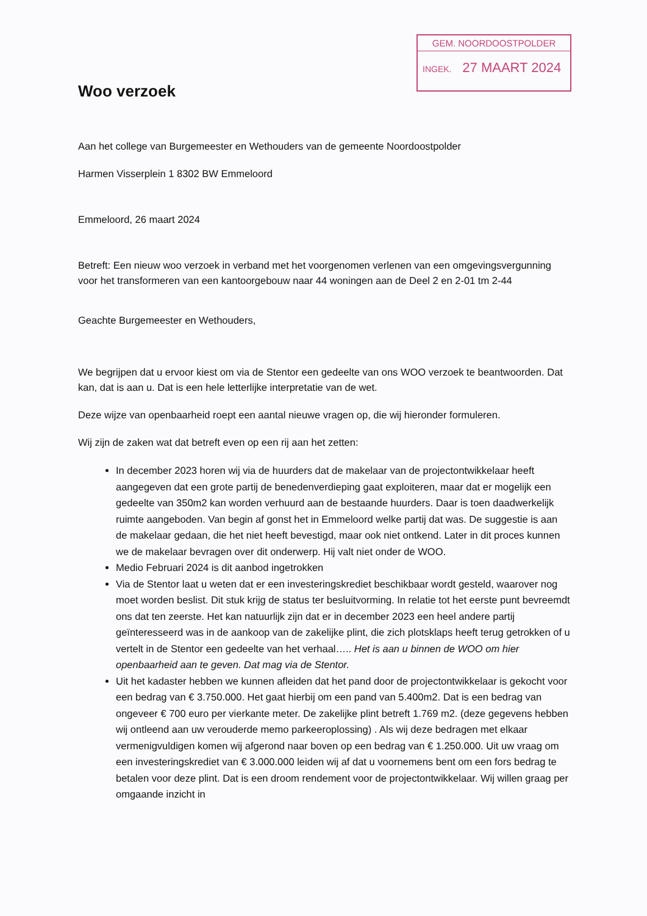GEM. NOORDOOSTPOLDER
INGEK. 27 MAART 2024
Woo verzoek
Aan het college van Burgemeester en Wethouders van de gemeente Noordoostpolder
Harmen Visserplein 1 8302 BW Emmeloord
Emmeloord, 26 maart 2024
Betreft: Een nieuw woo verzoek in verband met het voorgenomen verlenen van een omgevingsvergunning voor het transformeren van een kantoorgebouw naar 44 woningen aan de Deel 2 en 2-01 tm 2-44
Geachte Burgemeester en Wethouders,
We begrijpen dat u ervoor kiest om via de Stentor een gedeelte van ons WOO verzoek te beantwoorden. Dat kan, dat is aan u. Dat is een hele letterlijke interpretatie van de wet.
Deze wijze van openbaarheid roept een aantal nieuwe vragen op, die wij hieronder formuleren.
Wij zijn de zaken wat dat betreft even op een rij aan het zetten:
In december 2023 horen wij via de huurders dat de makelaar van de projectontwikkelaar heeft aangegeven dat een grote partij de benedenverdieping gaat exploiteren, maar dat er mogelijk een gedeelte van 350m2 kan worden verhuurd aan de bestaande huurders. Daar is toen daadwerkelijk ruimte aangeboden. Van begin af gonst het in Emmeloord welke partij dat was. De suggestie is aan de makelaar gedaan, die het niet heeft bevestigd, maar ook niet ontkend. Later in dit proces kunnen we de makelaar bevragen over dit onderwerp. Hij valt niet onder de WOO.
Medio Februari 2024 is dit aanbod ingetrokken
Via de Stentor laat u weten dat er een investeringskrediet beschikbaar wordt gesteld, waarover nog moet worden beslist. Dit stuk krijg de status ter besluitvorming. In relatie tot het eerste punt bevreemdt ons dat ten zeerste. Het kan natuurlijk zijn dat er in december 2023 een heel andere partij geïnteresseerd was in de aankoop van de zakelijke plint, die zich plotsklaps heeft terug getrokken of u vertelt in de Stentor een gedeelte van het verhaal….. Het is aan u binnen de WOO om hier openbaarheid aan te geven. Dat mag via de Stentor.
Uit het kadaster hebben we kunnen afleiden dat het pand door de projectontwikkelaar is gekocht voor een bedrag van € 3.750.000. Het gaat hierbij om een pand van 5.400m2. Dat is een bedrag van ongeveer € 700 euro per vierkante meter. De zakelijke plint betreft 1.769 m2. (deze gegevens hebben wij ontleend aan uw verouderde memo parkeeroplossing) . Als wij deze bedragen met elkaar vermenigvuldigen komen wij afgerond naar boven op een bedrag van € 1.250.000. Uit uw vraag om een investeringskrediet van € 3.000.000 leiden wij af dat u voornemens bent om een fors bedrag te betalen voor deze plint. Dat is een droom rendement voor de projectontwikkelaar. Wij willen graag per omgaande inzicht in